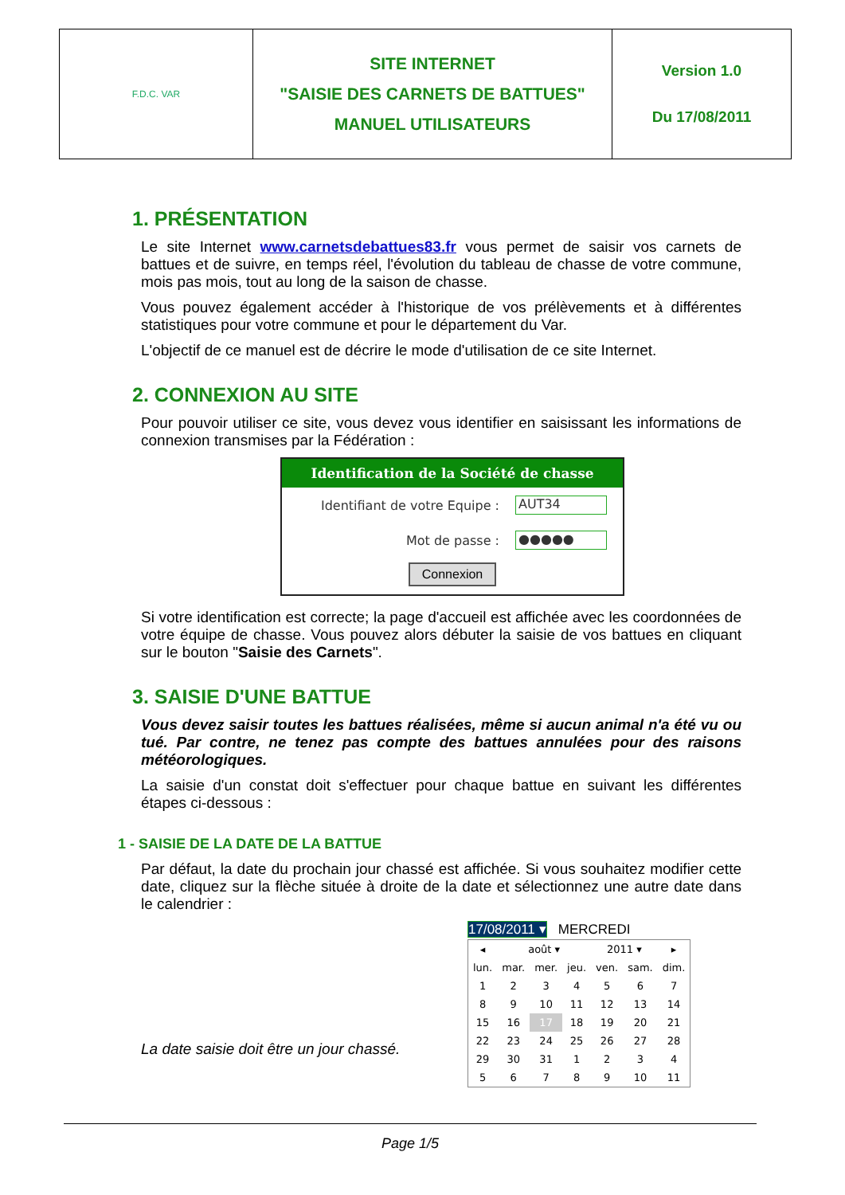| F.D.C. VAR | SITE INTERNET "SAISIE DES CARNETS DE BATTUES" MANUEL UTILISATEURS | Version 1.0 Du 17/08/2011 |
1. PRÉSENTATION
Le site Internet www.carnetsdebattues83.fr vous permet de saisir vos carnets de battues et de suivre, en temps réel, l'évolution du tableau de chasse de votre commune, mois pas mois, tout au long de la saison de chasse.
Vous pouvez également accéder à l'historique de vos prélèvements et à différentes statistiques pour votre commune et pour le département du Var.
L'objectif de ce manuel est de décrire le mode d'utilisation de ce site Internet.
2. CONNEXION AU SITE
Pour pouvoir utiliser ce site, vous devez vous identifier en saisissant les informations de connexion transmises par la Fédération :
Identification de la Société de chasse
Identifiant de votre Equipe : AUT34
Mot de passe : ●●●●●
Connexion
Si votre identification est correcte; la page d'accueil est affichée avec les coordonnées de votre équipe de chasse. Vous pouvez alors débuter la saisie de vos battues en cliquant sur le bouton "Saisie des Carnets".
3. SAISIE D'UNE BATTUE
Vous devez saisir toutes les battues réalisées, même si aucun animal n'a été vu ou tué. Par contre, ne tenez pas compte des battues annulées pour des raisons météorologiques.
La saisie d'un constat doit s'effectuer pour chaque battue en suivant les différentes étapes ci-dessous :
1 - SAISIE DE LA DATE DE LA BATTUE
Par défaut, la date du prochain jour chassé est affichée. Si vous souhaitez modifier cette date, cliquez sur la flèche située à droite de la date et sélectionnez une autre date dans le calendrier :
La date saisie doit être un jour chassé.
17/08/2011 ▾ MERCREDI
| ◂ | août ▾ | | | 2011 ▾ | | ▸ |
| lun. | mar. | mer. | jeu. | ven. | sam. | dim. |
| 1 | 2 | 3 | 4 | 5 | 6 | 7 |
| 8 | 9 | 10 | 11 | 12 | 13 | 14 |
| 15 | 16 | 17 | 18 | 19 | 20 | 21 |
| 22 | 23 | 24 | 25 | 26 | 27 | 28 |
| 29 | 30 | 31 | 1 | 2 | 3 | 4 |
| 5 | 6 | 7 | 8 | 9 | 10 | 11 |
Page 1/5